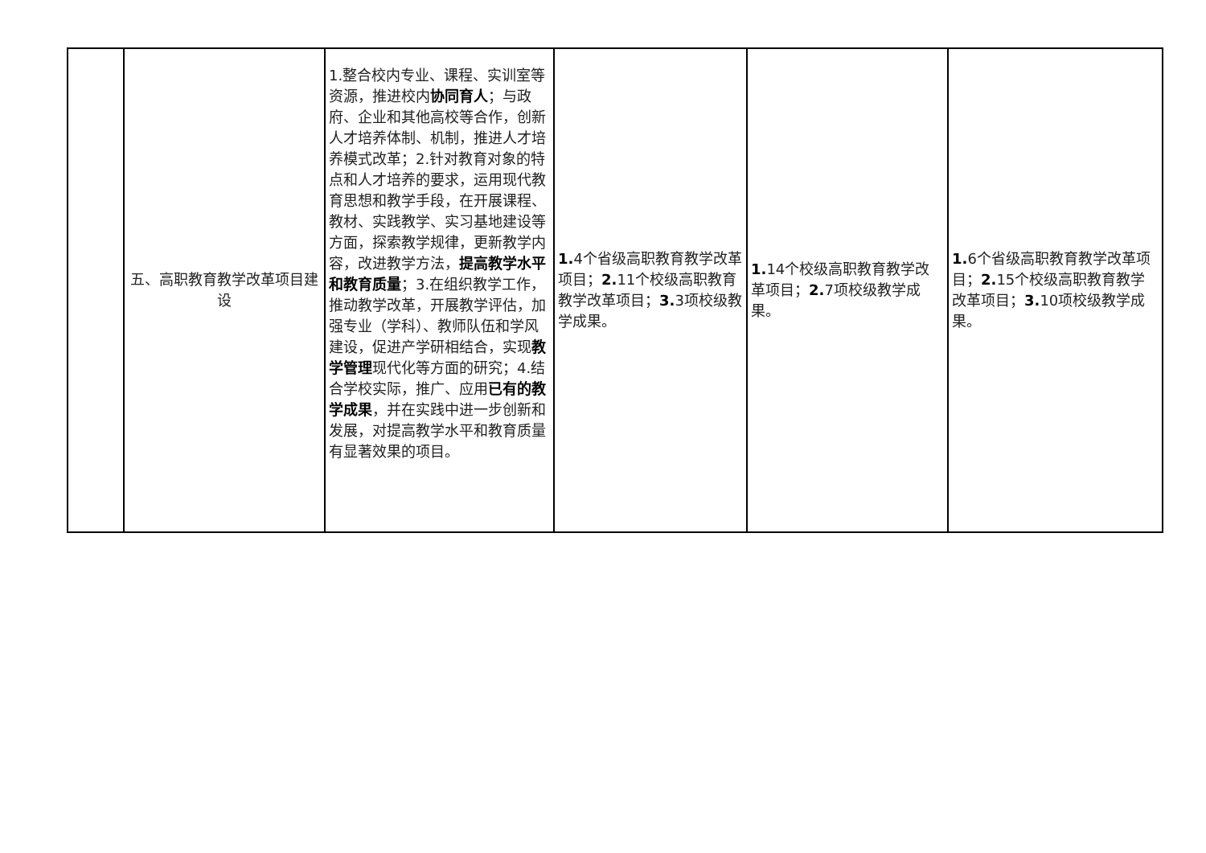| | 五、高职教育教学改革项目建设 | 1.整合校内专业、课程、实训室等资源，推进校内 协同育人 ；与政府、企业和其他高校等合作，创新人才培养体制、机制，推进人才培养模式改革；2.针对教育对象的特点和人才培养的要求，运用现代教育思想和教学手段，在开展课程、教材、实践教学、实习基地建设等方面，探索教学规律，更新教学内容，改进教学方法， 提高教学水平和教育质量 ；3.在组织教学工作，推动教学改革，开展教学评估，加强专业（学科）、教师队伍和学风建设，促进产学研相结合，实现 教学管理 现代化等方面的研究；4.结合学校实际，推广、应用 已有的教学成果 ，并在实践中进一步创新和发展，对提高教学水平和教育质量有显著效果的项目。 | 1. 4个省级高职教育教学改革项目； 2. 11个校级高职教育教学改革项目； 3. 3项校级教学成果。 | 1. 14个校级高职教育教学改革项目； 2. 7项校级教学成果。 | 1. 6个省级高职教育教学改革项目； 2. 15个校级高职教育教学改革项目； 3. 10项校级教学成果。 |